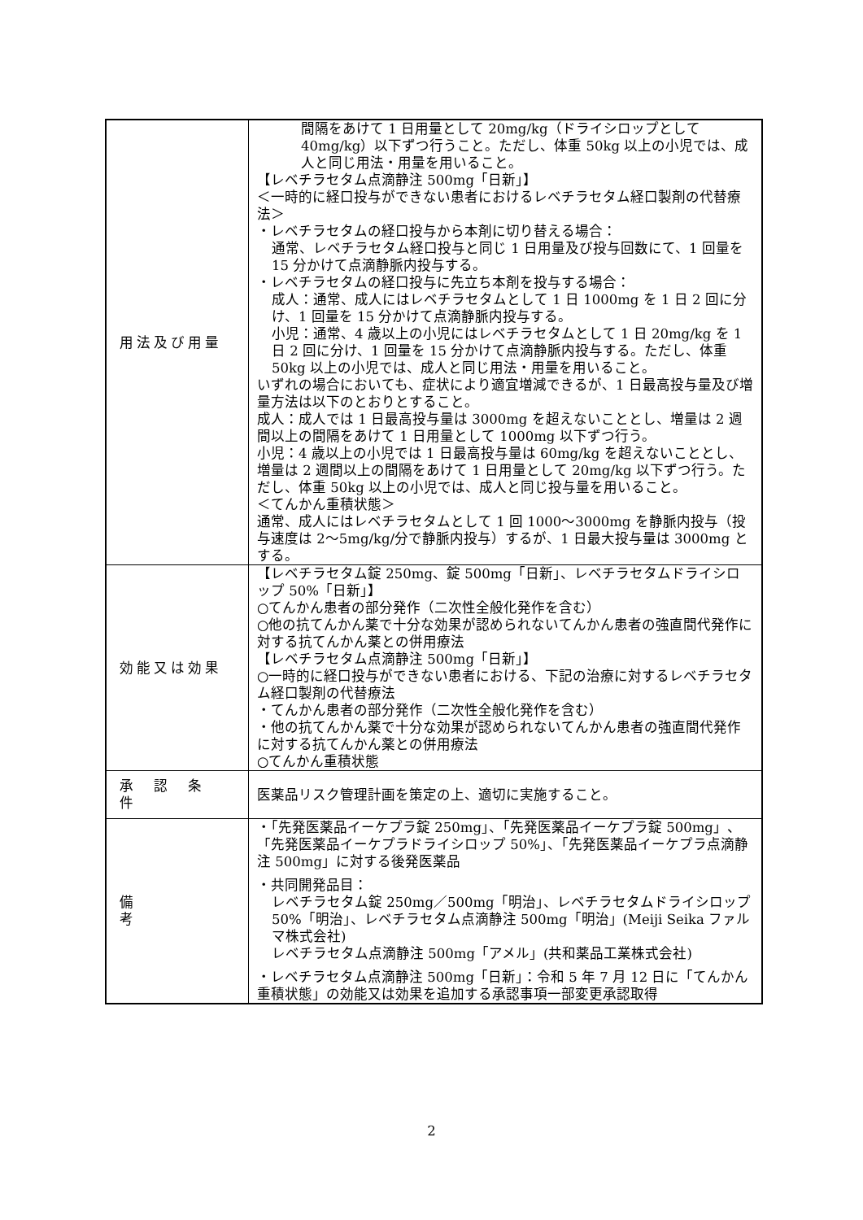| 用法及び用量 | 間隔をあけて 1 日用量として 20mg/kg（ドライシロップとして 40mg/kg）以下ずつ行うこと。ただし、体重 50kg 以上の小児では、成人と同じ用法・用量を用いること。 【レベチラセタム点滴静注 500mg「日新」】 ＜一時的に経口投与ができない患者におけるレベチラセタム経口製剤の代替療法＞ ・レベチラセタムの経口投与から本剤に切り替える場合： 通常、レベチラセタム経口投与と同じ 1 日用量及び投与回数にて、1 回量を 15 分かけて点滴静脈内投与する。 ・レベチラセタムの経口投与に先立ち本剤を投与する場合： 成人：通常、成人にはレベチラセタムとして 1 日 1000mg を 1 日 2 回に分け、1 回量を 15 分かけて点滴静脈内投与する。 小児：通常、4 歳以上の小児にはレベチラセタムとして 1 日 20mg/kg を 1 日 2 回に分け、1 回量を 15 分かけて点滴静脈内投与する。ただし、体重 50kg 以上の小児では、成人と同じ用法・用量を用いること。 いずれの場合においても、症状により適宜増減できるが、1 日最高投与量及び増量方法は以下のとおりとすること。 成人：成人では 1 日最高投与量は 3000mg を超えないこととし、増量は 2 週間以上の間隔をあけて 1 日用量として 1000mg 以下ずつ行う。 小児：4 歳以上の小児では 1 日最高投与量は 60mg/kg を超えないこととし、増量は 2 週間以上の間隔をあけて 1 日用量として 20mg/kg 以下ずつ行う。ただし、体重 50kg 以上の小児では、成人と同じ投与量を用いること。 ＜てんかん重積状態＞ 通常、成人にはレベチラセタムとして 1 回 1000～3000mg を静脈内投与（投与速度は 2～5mg/kg/分で静脈内投与）するが、1 日最大投与量は 3000mg とする。 |
| 効能又は効果 | 【レベチラセタム錠 250mg、錠 500mg「日新」、レベチラセタムドライシロップ 50%「日新」】 ○てんかん患者の部分発作（二次性全般化発作を含む） ○他の抗てんかん薬で十分な効果が認められないてんかん患者の強直間代発作に対する抗てんかん薬との併用療法 【レベチラセタム点滴静注 500mg「日新」】 ○一時的に経口投与ができない患者における、下記の治療に対するレベチラセタム経口製剤の代替療法 ・てんかん患者の部分発作（二次性全般化発作を含む） ・他の抗てんかん薬で十分な効果が認められないてんかん患者の強直間代発作に対する抗てんかん薬との併用療法 ○てんかん重積状態 |
| 承 認 条 件 | 医薬品リスク管理計画を策定の上、適切に実施すること。 |
| 備 考 | ・「先発医薬品イーケプラ錠 250mg」、「先発医薬品イーケプラ錠 500mg」、「先発医薬品イーケプラドライシロップ 50%」、「先発医薬品イーケプラ点滴静注 500mg」に対する後発医薬品 ・共同開発品目： レベチラセタム錠 250mg／500mg「明治」、レベチラセタムドライシロップ 50%「明治」、レベチラセタム点滴静注 500mg「明治」(Meiji Seika ファルマ株式会社) レベチラセタム点滴静注 500mg「アメル」(共和薬品工業株式会社) ・レベチラセタム点滴静注 500mg「日新」：令和 5 年 7 月 12 日に「てんかん重積状態」の効能又は効果を追加する承認事項一部変更承認取得 |
2